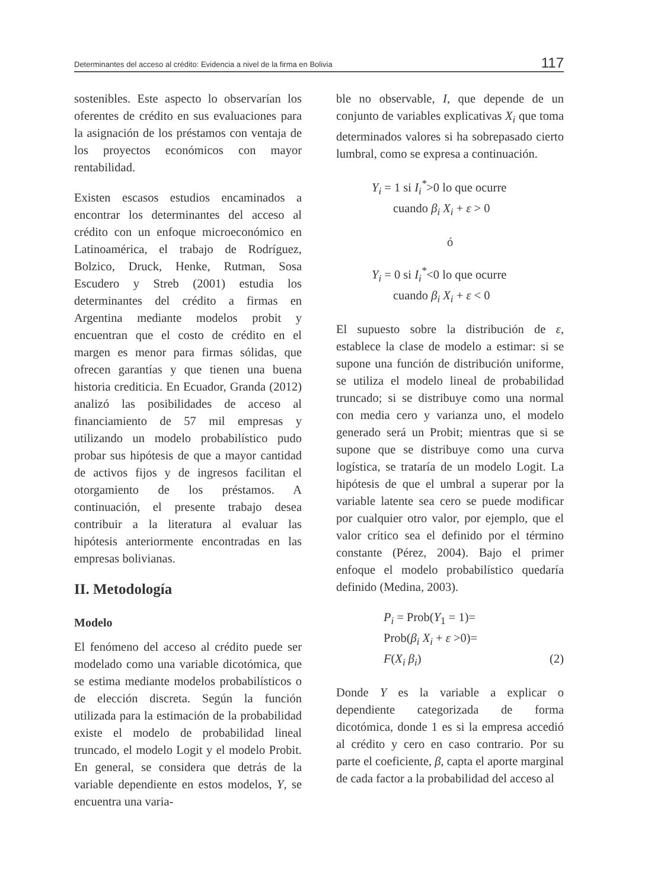Determinantes del acceso al crédito: Evidencia a nivel de la firma en Bolivia 117
sostenibles. Este aspecto lo observarían los oferentes de crédito en sus evaluaciones para la asignación de los préstamos con ventaja de los proyectos económicos con mayor rentabilidad.
Existen escasos estudios encaminados a encontrar los determinantes del acceso al crédito con un enfoque microeconómico en Latinoamérica, el trabajo de Rodríguez, Bolzico, Druck, Henke, Rutman, Sosa Escudero y Streb (2001) estudia los determinantes del crédito a firmas en Argentina mediante modelos probit y encuentran que el costo de crédito en el margen es menor para firmas sólidas, que ofrecen garantías y que tienen una buena historia crediticia. En Ecuador, Granda (2012) analizó las posibilidades de acceso al financiamiento de 57 mil empresas y utilizando un modelo probabilístico pudo probar sus hipótesis de que a mayor cantidad de activos fijos y de ingresos facilitan el otorgamiento de los préstamos. A continuación, el presente trabajo desea contribuir a la literatura al evaluar las hipótesis anteriormente encontradas en las empresas bolivianas.
II. Metodología
Modelo
El fenómeno del acceso al crédito puede ser modelado como una variable dicotómica, que se estima mediante modelos probabilísticos o de elección discreta. Según la función utilizada para la estimación de la probabilidad existe el modelo de probabilidad lineal truncado, el modelo Logit y el modelo Probit. En general, se considera que detrás de la variable dependiente en estos modelos, Y, se encuentra una varia-
ble no observable, I, que depende de un conjunto de variables explicativas X<sub>i</sub> que toma determinados valores si ha sobrepasado cierto lumbral, como se expresa a continuación.
Y<sub>i</sub> = 1 si I<sub>i</sub><sup>*</sup>>0 lo que ocurre
cuando β<sub>i</sub> X<sub>i</sub> + ε > 0
ó
Y<sub>i</sub> = 0 si I<sub>i</sub><sup>*</sup><0 lo que ocurre
cuando β<sub>i</sub> X<sub>i</sub> + ε < 0
El supuesto sobre la distribución de ε, establece la clase de modelo a estimar: si se supone una función de distribución uniforme, se utiliza el modelo lineal de probabilidad truncado; si se distribuye como una normal con media cero y varianza uno, el modelo generado será un Probit; mientras que si se supone que se distribuye como una curva logística, se trataría de un modelo Logit. La hipótesis de que el umbral a superar por la variable latente sea cero se puede modificar por cualquier otro valor, por ejemplo, que el valor crítico sea el definido por el término constante (Pérez, 2004). Bajo el primer enfoque el modelo probabilístico quedaría definido (Medina, 2003).
P<sub>i</sub> = Prob(Y<sub>1</sub> = 1)=
Prob(β<sub>i</sub> X<sub>i</sub> + ε >0)=
F(X<sub>i</sub> β<sub>i</sub>) (2)
Donde Y es la variable a explicar o dependiente categorizada de forma dicotómica, donde 1 es si la empresa accedió al crédito y cero en caso contrario. Por su parte el coeficiente, β, capta el aporte marginal de cada factor a la probabilidad del acceso al